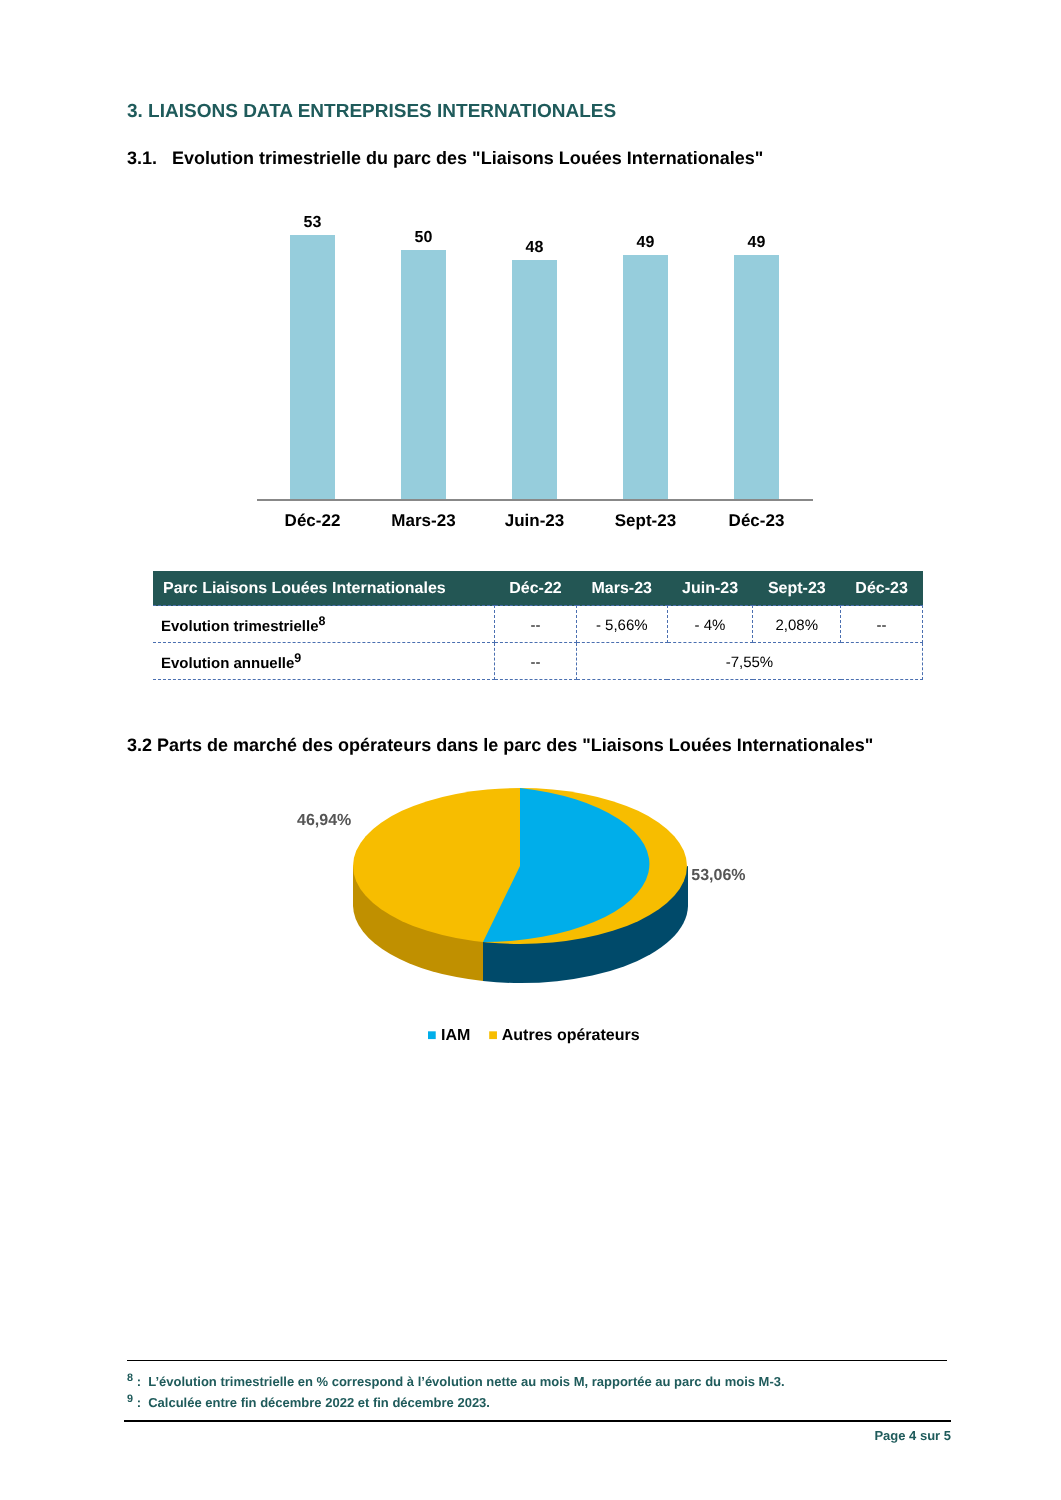3. LIAISONS DATA ENTREPRISES INTERNATIONALES
3.1. Evolution trimestrielle du parc des "Liaisons Louées Internationales"
53
50
48
49
49
Déc-22 Mars-23 Juin-23 Sept-23 Déc-23
| Parc Liaisons Louées Internationales | Déc-22 | Mars-23 | Juin-23 | Sept-23 | Déc-23 |
| --- | --- | --- | --- | --- | --- |
| Evolution trimestrielle<sup>8</sup> | -- | - 5,66% | - 4% | 2,08% | -- |
| Evolution annuelle<sup>9</sup> | -- | -7,55% | | | |
3.2 Parts de marché des opérateurs dans le parc des "Liaisons Louées Internationales"
46,94% 53,06%
■ IAM ■ Autres opérateurs
<sup>8</sup> : L’évolution trimestrielle en % correspond à l’évolution nette au mois M, rapportée au parc du mois M-3.
<sup>9</sup> : Calculée entre fin décembre 2022 et fin décembre 2023.
Page 4 sur 5